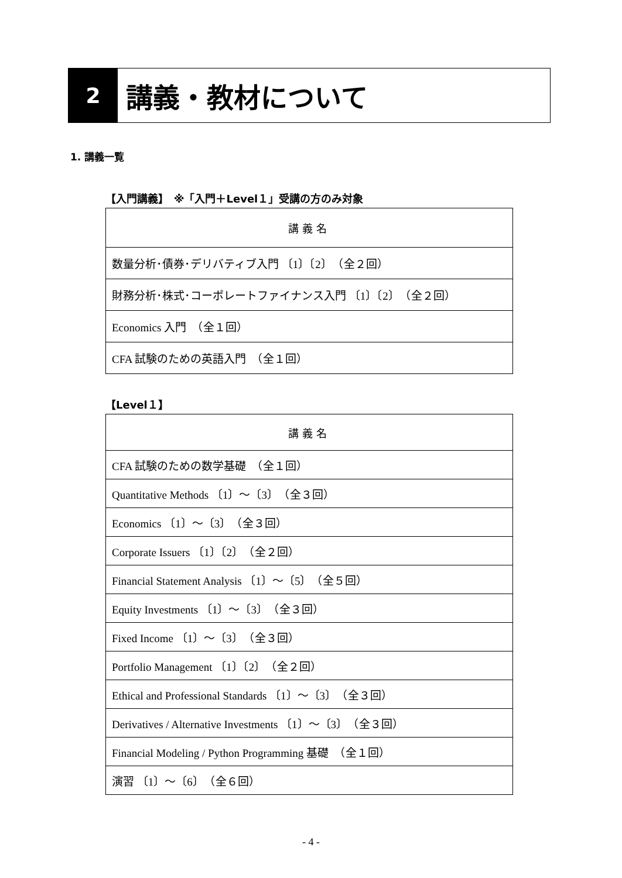2
講義・教材について
1. 講義一覧
【入門講義】　※「入門＋Level１」受講の方のみ対象
| 講義名 |
| --- |
| 数量分析･債券･デリバティブ入門 〔1〕〔2〕 （全２回） |
| 財務分析･株式･コーポレートファイナンス入門 〔1〕〔2〕 （全２回） |
| Economics 入門 （全１回） |
| CFA 試験のための英語入門 （全１回） |
【Level１】
| 講義名 |
| --- |
| CFA 試験のための数学基礎 （全１回） |
| Quantitative Methods 〔1〕～〔3〕 （全３回） |
| Economics 〔1〕～〔3〕 （全３回） |
| Corporate Issuers 〔1〕〔2〕 （全２回） |
| Financial Statement Analysis 〔1〕～〔5〕 （全５回） |
| Equity Investments 〔1〕～〔3〕 （全３回） |
| Fixed Income 〔1〕～〔3〕 （全３回） |
| Portfolio Management 〔1〕〔2〕 （全２回） |
| Ethical and Professional Standards 〔1〕～〔3〕 （全３回） |
| Derivatives / Alternative Investments 〔1〕～〔3〕 （全３回） |
| Financial Modeling / Python Programming 基礎 （全１回） |
| 演習 〔1〕～〔6〕 （全６回） |
- 4 -